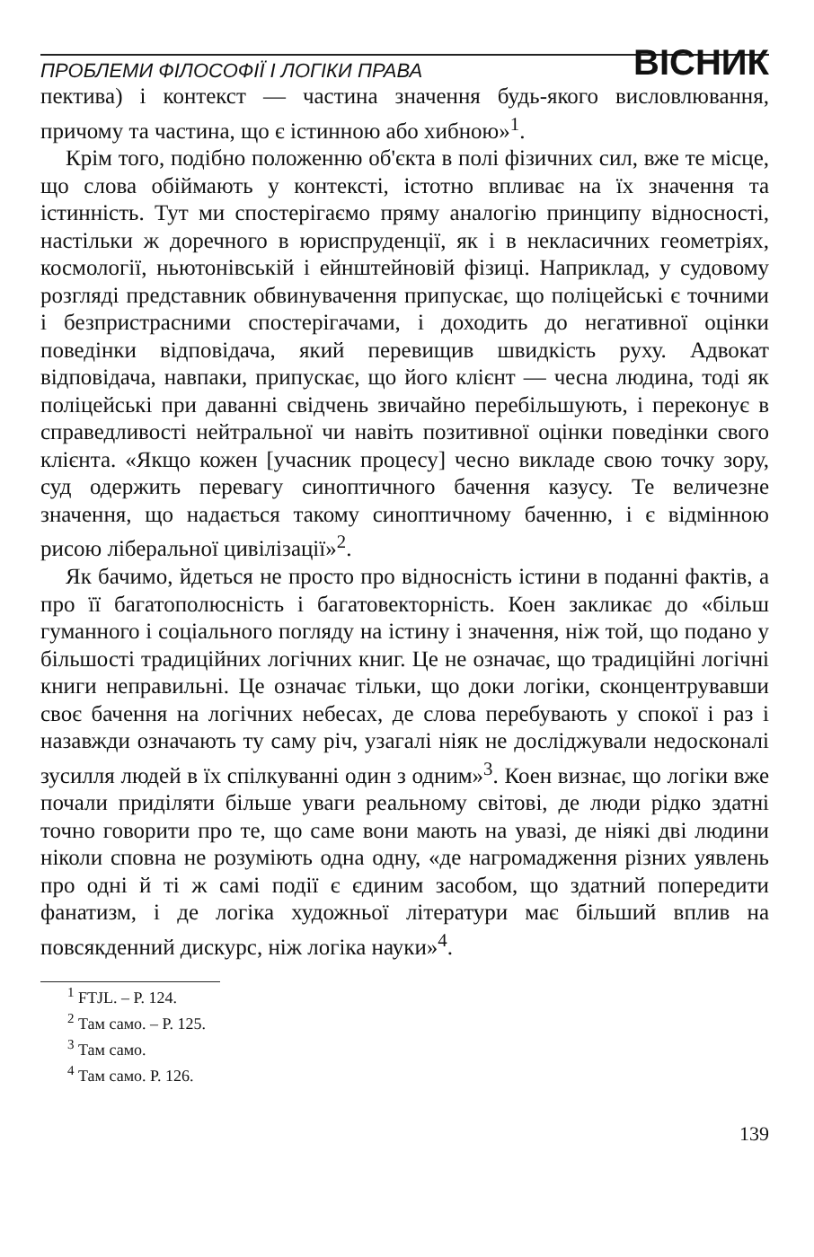ПРОБЛЕМИ ФІЛОСОФІЇ І ЛОГІКИ ПРАВА ВІСНИК
пектива) і контекст — частина значення будь-якого висловлювання, причому та частина, що є істинною або хибною»<sup>1</sup>.
Крім того, подібно положенню об'єкта в полі фізичних сил, вже те місце, що слова обіймають у контексті, істотно впливає на їх значення та істинність. Тут ми спостерігаємо пряму аналогію принципу відносності, настільки ж доречного в юриспруденції, як і в некласичних геометріях, космології, ньютонівській і ейнштейновій фізиці. Наприклад, у судовому розгляді представник обвинувачення припускає, що поліцейські є точними і безпристрасними спостерігачами, і доходить до негативної оцінки поведінки відповідача, який перевищив швидкість руху. Адвокат відповідача, навпаки, припускає, що його клієнт — чесна людина, тоді як поліцейські при даванні свідчень звичайно перебільшують, і переконує в справедливості нейтральної чи навіть позитивної оцінки поведінки свого клієнта. «Якщо кожен [учасник процесу] чесно викладе свою точку зору, суд одержить перевагу синоптичного бачення казусу. Те величезне значення, що надається такому синоптичному баченню, і є відмінною рисою ліберальної цивілізації»<sup>2</sup>.
Як бачимо, йдеться не просто про відносність істини в поданні фактів, а про її багатополюсність і багатовекторність. Коен закликає до «більш гуманного і соціального погляду на істину і значення, ніж той, що подано у більшості традиційних логічних книг. Це не означає, що традиційні логічні книги неправильні. Це означає тільки, що доки логіки, сконцентрувавши своє бачення на логічних небесах, де слова перебувають у спокої і раз і назавжди означають ту саму річ, узагалі ніяк не досліджували недосконалі зусилля людей в їх спілкуванні один з одним»<sup>3</sup>. Коен визнає, що логіки вже почали приділяти більше уваги реальному світові, де люди рідко здатні точно говорити про те, що саме вони мають на увазі, де ніякі дві людини ніколи сповна не розуміють одна одну, «де нагромадження різних уявлень про одні й ті ж самі події є єдиним засобом, що здатний попередити фанатизм, і де логіка художньої літератури має більший вплив на повсякденний дискурс, ніж логіка науки»<sup>4</sup>.
<sup>1</sup> FTJL. – P. 124.
<sup>2</sup> Там само. – P. 125.
<sup>3</sup> Там само.
<sup>4</sup> Там само. P. 126.
139